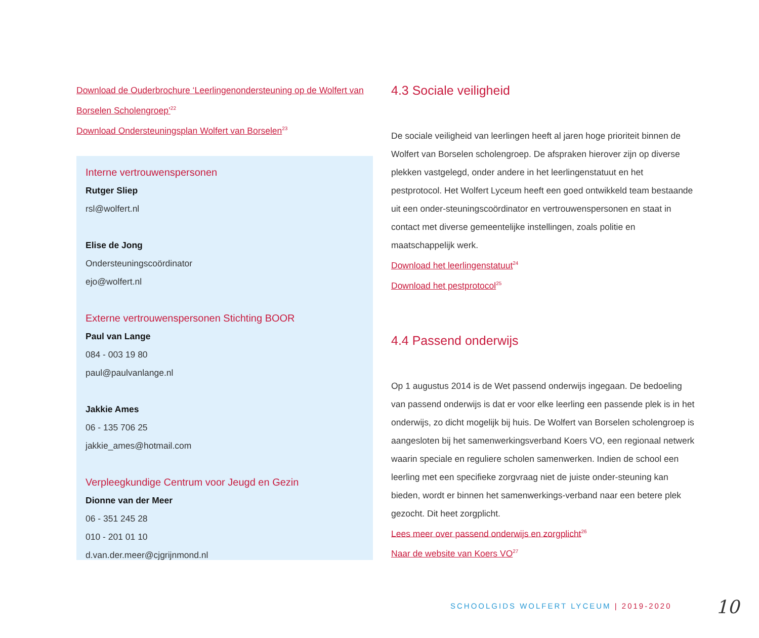Download de Ouderbrochure ‘Leerlingenondersteuning op de Wolfert van Borselen Scholengroep’<sup>22</sup>
Download Ondersteuningsplan Wolfert van Borselen<sup>23</sup>
Interne vertrouwenspersonen
Rutger Sliep
rsl@wolfert.nl
Elise de Jong
Ondersteuningscoördinator
ejo@wolfert.nl
Externe vertrouwenspersonen Stichting BOOR
Paul van Lange
084 - 003 19 80
paul@paulvanlange.nl
Jakkie Ames
06 - 135 706 25
jakkie_ames@hotmail.com
Verpleegkundige Centrum voor Jeugd en Gezin
Dionne van der Meer
06 - 351 245 28
010 - 201 01 10
d.van.der.meer@cjgrijnmond.nl
4.3 Sociale veiligheid
De sociale veiligheid van leerlingen heeft al jaren hoge prioriteit binnen de Wolfert van Borselen scholengroep. De afspraken hierover zijn op diverse plekken vastgelegd, onder andere in het leerlingenstatuut en het pestprotocol. Het Wolfert Lyceum heeft een goed ontwikkeld team bestaande uit een onder-steuningscoördinator en vertrouwenspersonen en staat in contact met diverse gemeentelijke instellingen, zoals politie en maatschappelijk werk.
Download het leerlingenstatuut<sup>24</sup>
Download het pestprotocol<sup>25</sup>
4.4 Passend onderwijs
Op 1 augustus 2014 is de Wet passend onderwijs ingegaan. De bedoeling van passend onderwijs is dat er voor elke leerling een passende plek is in het onderwijs, zo dicht mogelijk bij huis. De Wolfert van Borselen scholengroep is aangesloten bij het samenwerkingsverband Koers VO, een regionaal netwerk waarin speciale en reguliere scholen samenwerken. Indien de school een leerling met een specifieke zorgvraag niet de juiste onder-steuning kan bieden, wordt er binnen het samenwerkings-verband naar een betere plek gezocht. Dit heet zorgplicht.
Lees meer over passend onderwijs en zorgplicht<sup>26</sup>
Naar de website van Koers VO<sup>27</sup>
SCHOOLGIDS WOLFERT LYCEUM | 2019-2020
10